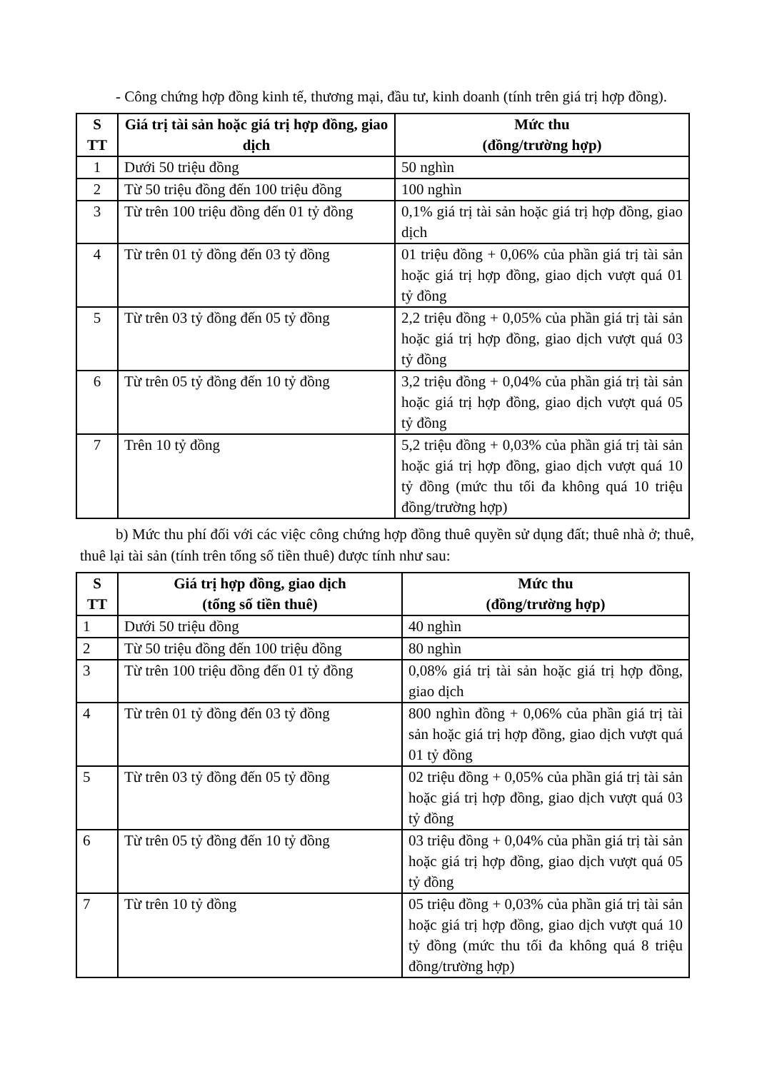- Công chứng hợp đồng kinh tế, thương mại, đầu tư, kinh doanh (tính trên giá trị hợp đồng).
| S TT | Giá trị tài sản hoặc giá trị hợp đồng, giao dịch | Mức thu (đồng/trường hợp) |
| --- | --- | --- |
| 1 | Dưới 50 triệu đồng | 50 nghìn |
| 2 | Từ 50 triệu đồng đến 100 triệu đồng | 100 nghìn |
| 3 | Từ trên 100 triệu đồng đến 01 tỷ đồng | 0,1% giá trị tài sản hoặc giá trị hợp đồng, giao dịch |
| 4 | Từ trên 01 tỷ đồng đến 03 tỷ đồng | 01 triệu đồng + 0,06% của phần giá trị tài sản hoặc giá trị hợp đồng, giao dịch vượt quá 01 tỷ đồng |
| 5 | Từ trên 03 tỷ đồng đến 05 tỷ đồng | 2,2 triệu đồng + 0,05% của phần giá trị tài sản hoặc giá trị hợp đồng, giao dịch vượt quá 03 tỷ đồng |
| 6 | Từ trên 05 tỷ đồng đến 10 tỷ đồng | 3,2 triệu đồng + 0,04% của phần giá trị tài sản hoặc giá trị hợp đồng, giao dịch vượt quá 05 tỷ đồng |
| 7 | Trên 10 tỷ đồng | 5,2 triệu đồng + 0,03% của phần giá trị tài sản hoặc giá trị hợp đồng, giao dịch vượt quá 10 tỷ đồng (mức thu tối đa không quá 10 triệu đồng/trường hợp) |
b) Mức thu phí đối với các việc công chứng hợp đồng thuê quyền sử dụng đất; thuê nhà ở; thuê, thuê lại tài sản (tính trên tổng số tiền thuê) được tính như sau:
| S TT | Giá trị hợp đồng, giao dịch (tổng số tiền thuê) | Mức thu (đồng/trường hợp) |
| --- | --- | --- |
| 1 | Dưới 50 triệu đồng | 40 nghìn |
| 2 | Từ 50 triệu đồng đến 100 triệu đồng | 80 nghìn |
| 3 | Từ trên 100 triệu đồng đến 01 tỷ đồng | 0,08% giá trị tài sản hoặc giá trị hợp đồng, giao dịch |
| 4 | Từ trên 01 tỷ đồng đến 03 tỷ đồng | 800 nghìn đồng + 0,06% của phần giá trị tài sản hoặc giá trị hợp đồng, giao dịch vượt quá 01 tỷ đồng |
| 5 | Từ trên 03 tỷ đồng đến 05 tỷ đồng | 02 triệu đồng + 0,05% của phần giá trị tài sản hoặc giá trị hợp đồng, giao dịch vượt quá 03 tỷ đồng |
| 6 | Từ trên 05 tỷ đồng đến 10 tỷ đồng | 03 triệu đồng + 0,04% của phần giá trị tài sản hoặc giá trị hợp đồng, giao dịch vượt quá 05 tỷ đồng |
| 7 | Từ trên 10 tỷ đồng | 05 triệu đồng + 0,03% của phần giá trị tài sản hoặc giá trị hợp đồng, giao dịch vượt quá 10 tỷ đồng (mức thu tối đa không quá 8 triệu đồng/trường hợp) |